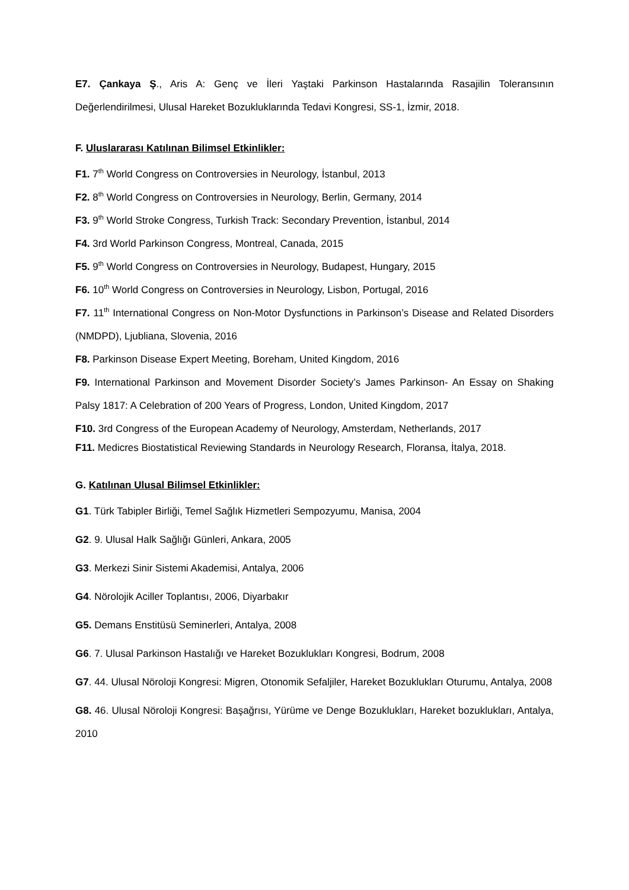E7. Çankaya Ş., Aris A: Genç ve İleri Yaştaki Parkinson Hastalarında Rasajilin Toleransının Değerlendirilmesi, Ulusal Hareket Bozukluklarında Tedavi Kongresi, SS-1, İzmir, 2018.
F. Uluslararası Katılınan Bilimsel Etkinlikler:
F1. 7<sup>th</sup> World Congress on Controversies in Neurology, İstanbul, 2013
F2. 8<sup>th</sup> World Congress on Controversies in Neurology, Berlin, Germany, 2014
F3. 9<sup>th</sup> World Stroke Congress, Turkish Track: Secondary Prevention, İstanbul, 2014
F4. 3rd World Parkinson Congress, Montreal, Canada, 2015
F5. 9<sup>th</sup> World Congress on Controversies in Neurology, Budapest, Hungary, 2015
F6. 10<sup>th</sup> World Congress on Controversies in Neurology, Lisbon, Portugal, 2016
F7. 11<sup>th</sup> International Congress on Non-Motor Dysfunctions in Parkinson’s Disease and Related Disorders (NMDPD), Ljubliana, Slovenia, 2016
F8. Parkinson Disease Expert Meeting, Boreham, United Kingdom, 2016
F9. International Parkinson and Movement Disorder Society’s James Parkinson- An Essay on Shaking Palsy 1817: A Celebration of 200 Years of Progress, London, United Kingdom, 2017
F10. 3rd Congress of the European Academy of Neurology, Amsterdam, Netherlands, 2017
F11. Medicres Biostatistical Reviewing Standards in Neurology Research, Floransa, İtalya, 2018.
G. Katılınan Ulusal Bilimsel Etkinlikler:
G1. Türk Tabipler Birliği, Temel Sağlık Hizmetleri Sempozyumu, Manisa, 2004
G2. 9. Ulusal Halk Sağlığı Günleri, Ankara, 2005
G3. Merkezi Sinir Sistemi Akademisi, Antalya, 2006
G4. Nörolojik Aciller Toplantısı, 2006, Diyarbakır
G5. Demans Enstitüsü Seminerleri, Antalya, 2008
G6. 7. Ulusal Parkinson Hastalığı ve Hareket Bozuklukları Kongresi, Bodrum, 2008
G7. 44. Ulusal Nöroloji Kongresi: Migren, Otonomik Sefaljiler, Hareket Bozuklukları Oturumu, Antalya, 2008
G8. 46. Ulusal Nöroloji Kongresi: Başağrısı, Yürüme ve Denge Bozuklukları, Hareket bozuklukları, Antalya, 2010